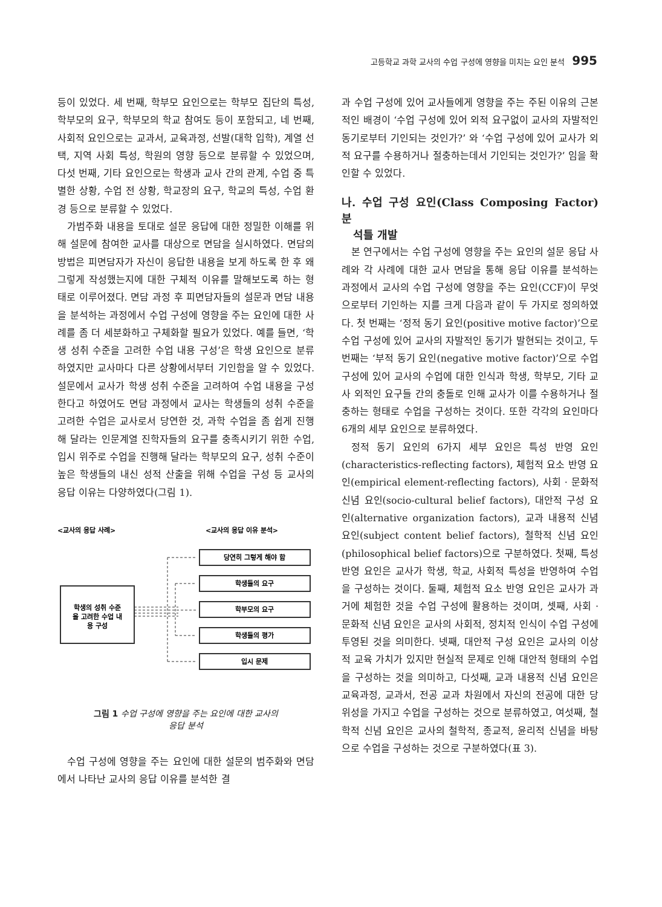고등학교 과학 교사의 수업 구성에 영향을 미치는 요인 분석 995
등이 있었다. 세 번째, 학부모 요인으로는 학부모 집단의 특성, 학부모의 요구, 학부모의 학교 참여도 등이 포함되고, 네 번째, 사회적 요인으로는 교과서, 교육과정, 선발(대학 입학), 계열 선택, 지역 사회 특성, 학원의 영향 등으로 분류할 수 있었으며, 다섯 번째, 기타 요인으로는 학생과 교사 간의 관계, 수업 중 특별한 상황, 수업 전 상황, 학교장의 요구, 학교의 특성, 수업 환경 등으로 분류할 수 있었다.
가범주화 내용을 토대로 설문 응답에 대한 정밀한 이해를 위해 설문에 참여한 교사를 대상으로 면담을 실시하였다. 면담의 방법은 피면담자가 자신이 응답한 내용을 보게 하도록 한 후 왜 그렇게 작성했는지에 대한 구체적 이유를 말해보도록 하는 형태로 이루어졌다. 면담 과정 후 피면담자들의 설문과 면담 내용을 분석하는 과정에서 수업 구성에 영향을 주는 요인에 대한 사례를 좀 더 세분화하고 구체화할 필요가 있었다. 예를 들면, ‘학생 성취 수준을 고려한 수업 내용 구성’은 학생 요인으로 분류하였지만 교사마다 다른 상황에서부터 기인함을 알 수 있었다. 설문에서 교사가 학생 성취 수준을 고려하여 수업 내용을 구성한다고 하였어도 면담 과정에서 교사는 학생들의 성취 수준을 고려한 수업은 교사로서 당연한 것, 과학 수업을 좀 쉽게 진행해 달라는 인문계열 진학자들의 요구를 충족시키기 위한 수업, 입시 위주로 수업을 진행해 달라는 학부모의 요구, 성취 수준이 높은 학생들의 내신 성적 산출을 위해 수업을 구성 등 교사의 응답 이유는 다양하였다(그림 1).
<교사의 응답 사례>
<교사의 응답 이유 분석>
학생의 성취 수준
을 고려한 수업 내
용 구성
당연히 그렇게 해야 함
학생들의 요구
학부모의 요구
학생들의 평가
입시 문제
그림 1 수업 구성에 영향을 주는 요인에 대한 교사의
응답 분석
수업 구성에 영향을 주는 요인에 대한 설문의 범주화와 면담에서 나타난 교사의 응답 이유를 분석한 결
과 수업 구성에 있어 교사들에게 영향을 주는 주된 이유의 근본적인 배경이 ‘수업 구성에 있어 외적 요구없이 교사의 자발적인 동기로부터 기인되는 것인가?’ 와 ‘수업 구성에 있어 교사가 외적 요구를 수용하거나 절충하는데서 기인되는 것인가?’ 임을 확인할 수 있었다.
나. 수업 구성 요인(Class Composing Factor) 분
석틀 개발
본 연구에서는 수업 구성에 영향을 주는 요인의 설문 응답 사례와 각 사례에 대한 교사 면담을 통해 응답 이유를 분석하는 과정에서 교사의 수업 구성에 영향을 주는 요인(CCF)이 무엇으로부터 기인하는 지를 크게 다음과 같이 두 가지로 정의하였다. 첫 번째는 ‘정적 동기 요인(positive motive factor)’으로 수업 구성에 있어 교사의 자발적인 동기가 발현되는 것이고, 두 번째는 ‘부적 동기 요인(negative motive factor)’으로 수업 구성에 있어 교사의 수업에 대한 인식과 학생, 학부모, 기타 교사 외적인 요구들 간의 충돌로 인해 교사가 이를 수용하거나 절충하는 형태로 수업을 구성하는 것이다. 또한 각각의 요인마다 6개의 세부 요인으로 분류하였다.
정적 동기 요인의 6가지 세부 요인은 특성 반영 요인(characteristics-reflecting factors), 체험적 요소 반영 요인(empirical element-reflecting factors), 사회 · 문화적 신념 요인(socio-cultural belief factors), 대안적 구성 요인(alternative organization factors), 교과 내용적 신념 요인(subject content belief factors), 철학적 신념 요인(philosophical belief factors)으로 구분하였다. 첫째, 특성 반영 요인은 교사가 학생, 학교, 사회적 특성을 반영하여 수업을 구성하는 것이다. 둘째, 체험적 요소 반영 요인은 교사가 과거에 체험한 것을 수업 구성에 활용하는 것이며, 셋째, 사회 · 문화적 신념 요인은 교사의 사회적, 정치적 인식이 수업 구성에 투영된 것을 의미한다. 넷째, 대안적 구성 요인은 교사의 이상적 교육 가치가 있지만 현실적 문제로 인해 대안적 형태의 수업을 구성하는 것을 의미하고, 다섯째, 교과 내용적 신념 요인은 교육과정, 교과서, 전공 교과 차원에서 자신의 전공에 대한 당위성을 가지고 수업을 구성하는 것으로 분류하였고, 여섯째, 철학적 신념 요인은 교사의 철학적, 종교적, 윤리적 신념을 바탕으로 수업을 구성하는 것으로 구분하였다(표 3).